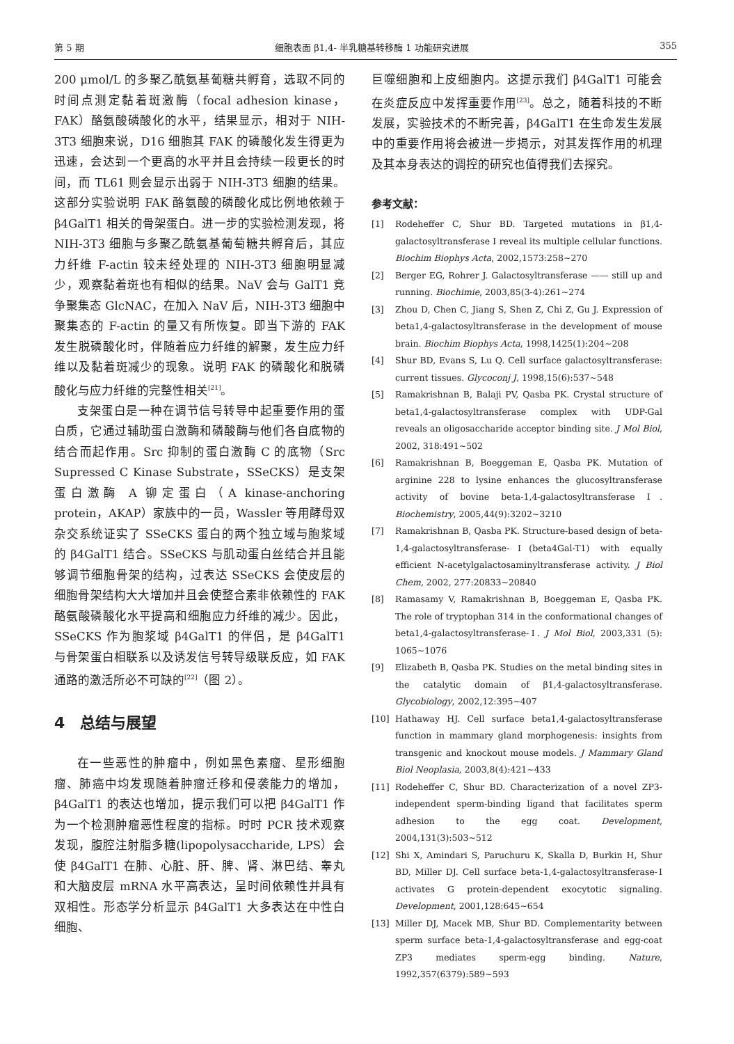第 5 期 细胞表面 β1,4- 半乳糖基转移酶 1 功能研究进展 355
200 μmol/L 的多聚乙酰氨基葡糖共孵育，选取不同的时间点测定黏着斑激酶（focal adhesion kinase，FAK）酪氨酸磷酸化的水平，结果显示，相对于 NIH-3T3 细胞来说，D16 细胞其 FAK 的磷酸化发生得更为迅速，会达到一个更高的水平并且会持续一段更长的时间，而 TL61 则会显示出弱于 NIH-3T3 细胞的结果。这部分实验说明 FAK 酪氨酸的磷酸化成比例地依赖于 β4GalT1 相关的骨架蛋白。进一步的实验检测发现，将 NIH-3T3 细胞与多聚乙酰氨基葡萄糖共孵育后，其应力纤维 F-actin 较未经处理的 NIH-3T3 细胞明显减少，观察黏着斑也有相似的结果。NaV 会与 GalT1 竞争聚集态 GlcNAC，在加入 NaV 后，NIH-3T3 细胞中聚集态的 F-actin 的量又有所恢复。即当下游的 FAK 发生脱磷酸化时，伴随着应力纤维的解聚，发生应力纤维以及黏着斑减少的现象。说明 FAK 的磷酸化和脱磷酸化与应力纤维的完整性相关<sup>[21]</sup>。
支架蛋白是一种在调节信号转导中起重要作用的蛋白质，它通过辅助蛋白激酶和磷酸酶与他们各自底物的结合而起作用。Src 抑制的蛋白激酶 C 的底物（Src Supressed C Kinase Substrate，SSeCKS）是支架蛋白激酶 A 铆定蛋白（A kinase-anchoring protein，AKAP）家族中的一员，Wassler 等用酵母双杂交系统证实了 SSeCKS 蛋白的两个独立域与胞浆域的 β4GalT1 结合。SSeCKS 与肌动蛋白丝结合并且能够调节细胞骨架的结构，过表达 SSeCKS 会使皮层的细胞骨架结构大大增加并且会使整合素非依赖性的 FAK 酪氨酸磷酸化水平提高和细胞应力纤维的减少。因此，SSeCKS 作为胞浆域 β4GalT1 的伴侣，是 β4GalT1 与骨架蛋白相联系以及诱发信号转导级联反应，如 FAK 通路的激活所必不可缺的<sup>[22]</sup>（图 2）。
4　总结与展望
在一些恶性的肿瘤中，例如黑色素瘤、星形细胞瘤、肺癌中均发现随着肿瘤迁移和侵袭能力的增加，β4GalT1 的表达也增加，提示我们可以把 β4GalT1 作为一个检测肿瘤恶性程度的指标。时时 PCR 技术观察发现，腹腔注射脂多糖(lipopolysaccharide, LPS）会使 β4GalT1 在肺、心脏、肝、脾、肾、淋巴结、睾丸和大脑皮层 mRNA 水平高表达，呈时间依赖性并具有双相性。形态学分析显示 β4GalT1 大多表达在中性白细胞、
巨噬细胞和上皮细胞内。这提示我们 β4GalT1 可能会在炎症反应中发挥重要作用<sup>[23]</sup>。总之，随着科技的不断发展，实验技术的不断完善，β4GalT1 在生命发生发展中的重要作用将会被进一步揭示，对其发挥作用的机理及其本身表达的调控的研究也值得我们去探究。
参考文献：
[1] Rodeheffer C, Shur BD. Targeted mutations in β1,4-galactosyltransferase Ⅰ reveal its multiple cellular functions. Biochim Biophys Acta, 2002,1573:258~270
[2] Berger EG, Rohrer J. Galactosyltransferase —— still up and running. Biochimie, 2003,85(3-4):261~274
[3] Zhou D, Chen C, Jiang S, Shen Z, Chi Z, Gu J. Expression of beta1,4-galactosyltransferase in the development of mouse brain. Biochim Biophys Acta, 1998,1425(1):204~208
[4] Shur BD, Evans S, Lu Q. Cell surface galactosyltransferase: current tissues. Glycoconj J, 1998,15(6):537~548
[5] Ramakrishnan B, Balaji PV, Qasba PK. Crystal structure of beta1,4-galactosyltransferase complex with UDP-Gal reveals an oligosaccharide acceptor binding site. J Mol Biol, 2002, 318:491~502
[6] Ramakrishnan B, Boeggeman E, Qasba PK. Mutation of arginine 228 to lysine enhances the glucosyltransferase activity of bovine beta-1,4-galactosyltransferase Ⅰ. Biochemistry, 2005,44(9):3202~3210
[7] Ramakrishnan B, Qasba PK. Structure-based design of beta-1,4-galactosyltransferase-Ⅰ(beta4Gal-T1) with equally efficient N-acetylgalactosaminyltransferase activity. J Biol Chem, 2002, 277:20833~20840
[8] Ramasamy V, Ramakrishnan B, Boeggeman E, Qasba PK. The role of tryptophan 314 in the conformational changes of beta1,4-galactosyltransferase-Ⅰ. J Mol Biol, 2003,331 (5): 1065~1076
[9] Elizabeth B, Qasba PK. Studies on the metal binding sites in the catalytic domain of β1,4-galactosyltransferase. Glycobiology, 2002,12:395~407
[10] Hathaway HJ. Cell surface beta1,4-galactosyltransferase function in mammary gland morphogenesis: insights from transgenic and knockout mouse models. J Mammary Gland Biol Neoplasia, 2003,8(4):421~433
[11] Rodeheffer C, Shur BD. Characterization of a novel ZP3-independent sperm-binding ligand that facilitates sperm adhesion to the egg coat. Development, 2004,131(3):503~512
[12] Shi X, Amindari S, Paruchuru K, Skalla D, Burkin H, Shur BD, Miller DJ. Cell surface beta-1,4-galactosyltransferase-Ⅰ activates G protein-dependent exocytotic signaling. Development, 2001,128:645~654
[13] Miller DJ, Macek MB, Shur BD. Complementarity between sperm surface beta-1,4-galactosyltransferase and egg-coat ZP3 mediates sperm-egg binding. Nature, 1992,357(6379):589~593